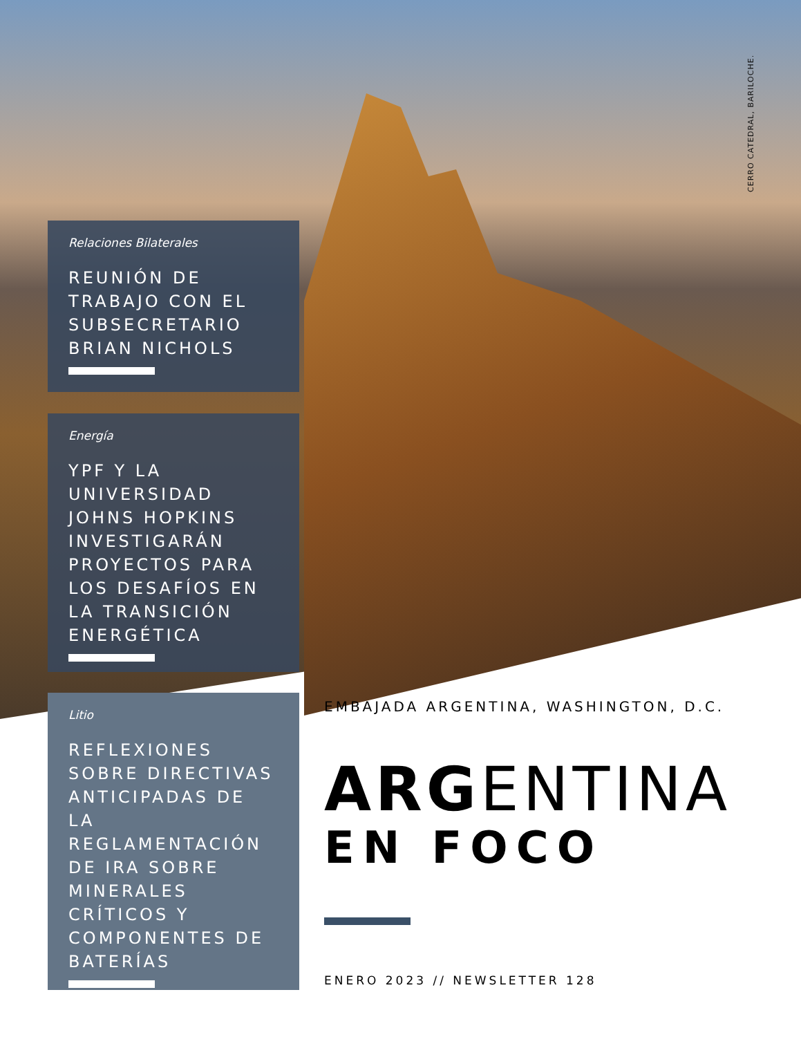CERRO CATEDRAL, BARILOCHE.
Relaciones Bilaterales
REUNIÓN DE TRABAJO CON EL SUBSECRETARIO BRIAN NICHOLS
Energía
YPF Y LA UNIVERSIDAD JOHNS HOPKINS INVESTIGARÁN PROYECTOS PARA LOS DESAFÍOS EN LA TRANSICIÓN ENERGÉTICA
Litio
REFLEXIONES SOBRE DIRECTIVAS ANTICIPADAS DE LA REGLAMENTACIÓN DE IRA SOBRE MINERALES CRÍTICOS Y COMPONENTES DE BATERÍAS
EMBAJADA ARGENTINA, WASHINGTON, D.C.
ARGENTINA
EN FOCO
ENERO 2023 // NEWSLETTER 128